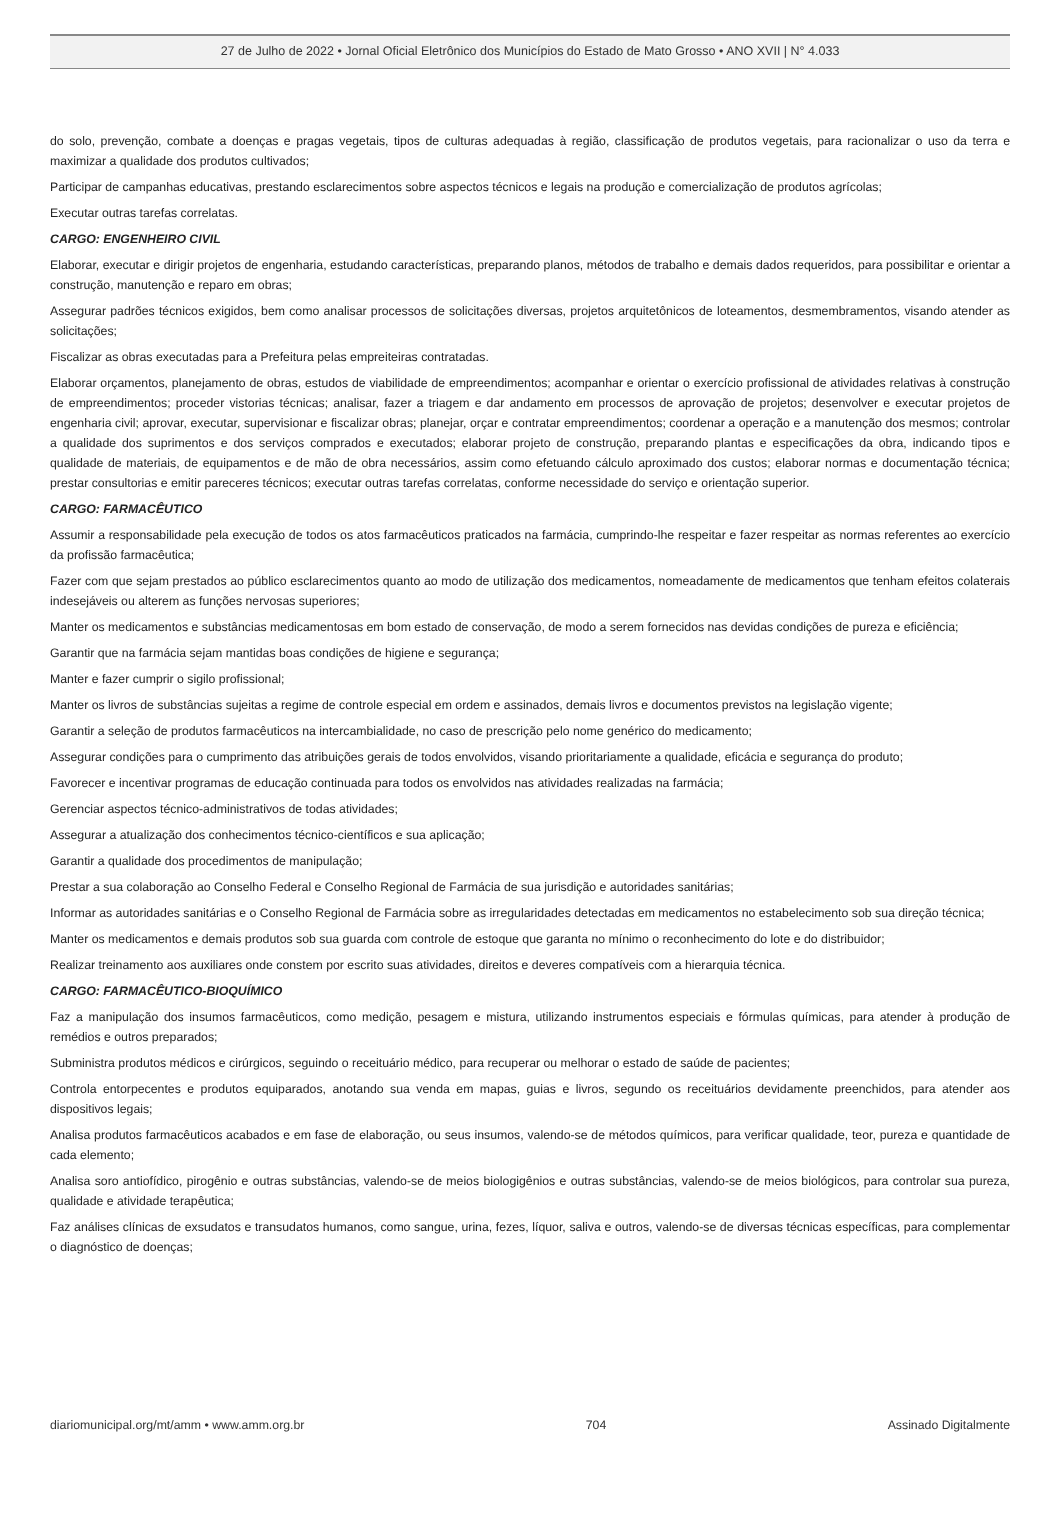27 de Julho de 2022 • Jornal Oficial Eletrônico dos Municípios do Estado de Mato Grosso • ANO XVII | N° 4.033
do solo, prevenção, combate a doenças e pragas vegetais, tipos de culturas adequadas à região, classificação de produtos vegetais, para racionalizar o uso da terra e maximizar a qualidade dos produtos cultivados;
Participar de campanhas educativas, prestando esclarecimentos sobre aspectos técnicos e legais na produção e comercialização de produtos agrícolas;
Executar outras tarefas correlatas.
CARGO: ENGENHEIRO CIVIL
Elaborar, executar e dirigir projetos de engenharia, estudando características, preparando planos, métodos de trabalho e demais dados requeridos, para possibilitar e orientar a construção, manutenção e reparo em obras;
Assegurar padrões técnicos exigidos, bem como analisar processos de solicitações diversas, projetos arquitetônicos de loteamentos, desmembramentos, visando atender as solicitações;
Fiscalizar as obras executadas para a Prefeitura pelas empreiteiras contratadas.
Elaborar orçamentos, planejamento de obras, estudos de viabilidade de empreendimentos; acompanhar e orientar o exercício profissional de atividades relativas à construção de empreendimentos; proceder vistorias técnicas; analisar, fazer a triagem e dar andamento em processos de aprovação de projetos; desenvolver e executar projetos de engenharia civil; aprovar, executar, supervisionar e fiscalizar obras; planejar, orçar e contratar empreendimentos; coordenar a operação e a manutenção dos mesmos; controlar a qualidade dos suprimentos e dos serviços comprados e executados; elaborar projeto de construção, preparando plantas e especificações da obra, indicando tipos e qualidade de materiais, de equipamentos e de mão de obra necessários, assim como efetuando cálculo aproximado dos custos; elaborar normas e documentação técnica; prestar consultorias e emitir pareceres técnicos; executar outras tarefas correlatas, conforme necessidade do serviço e orientação superior.
CARGO: FARMACÊUTICO
Assumir a responsabilidade pela execução de todos os atos farmacêuticos praticados na farmácia, cumprindo-lhe respeitar e fazer respeitar as normas referentes ao exercício da profissão farmacêutica;
Fazer com que sejam prestados ao público esclarecimentos quanto ao modo de utilização dos medicamentos, nomeadamente de medicamentos que tenham efeitos colaterais indesejáveis ou alterem as funções nervosas superiores;
Manter os medicamentos e substâncias medicamentosas em bom estado de conservação, de modo a serem fornecidos nas devidas condições de pureza e eficiência;
Garantir que na farmácia sejam mantidas boas condições de higiene e segurança;
Manter e fazer cumprir o sigilo profissional;
Manter os livros de substâncias sujeitas a regime de controle especial em ordem e assinados, demais livros e documentos previstos na legislação vigente;
Garantir a seleção de produtos farmacêuticos na intercambialidade, no caso de prescrição pelo nome genérico do medicamento;
Assegurar condições para o cumprimento das atribuições gerais de todos envolvidos, visando prioritariamente a qualidade, eficácia e segurança do produto;
Favorecer e incentivar programas de educação continuada para todos os envolvidos nas atividades realizadas na farmácia;
Gerenciar aspectos técnico-administrativos de todas atividades;
Assegurar a atualização dos conhecimentos técnico-científicos e sua aplicação;
Garantir a qualidade dos procedimentos de manipulação;
Prestar a sua colaboração ao Conselho Federal e Conselho Regional de Farmácia de sua jurisdição e autoridades sanitárias;
Informar as autoridades sanitárias e o Conselho Regional de Farmácia sobre as irregularidades detectadas em medicamentos no estabelecimento sob sua direção técnica;
Manter os medicamentos e demais produtos sob sua guarda com controle de estoque que garanta no mínimo o reconhecimento do lote e do distribuidor;
Realizar treinamento aos auxiliares onde constem por escrito suas atividades, direitos e deveres compatíveis com a hierarquia técnica.
CARGO: FARMACÊUTICO-BIOQUÍMICO
Faz a manipulação dos insumos farmacêuticos, como medição, pesagem e mistura, utilizando instrumentos especiais e fórmulas químicas, para atender à produção de remédios e outros preparados;
Subministra produtos médicos e cirúrgicos, seguindo o receituário médico, para recuperar ou melhorar o estado de saúde de pacientes;
Controla entorpecentes e produtos equiparados, anotando sua venda em mapas, guias e livros, segundo os receituários devidamente preenchidos, para atender aos dispositivos legais;
Analisa produtos farmacêuticos acabados e em fase de elaboração, ou seus insumos, valendo-se de métodos químicos, para verificar qualidade, teor, pureza e quantidade de cada elemento;
Analisa soro antiofídico, pirogênio e outras substâncias, valendo-se de meios biologigênios e outras substâncias, valendo-se de meios biológicos, para controlar sua pureza, qualidade e atividade terapêutica;
Faz análises clínicas de exsudatos e transudatos humanos, como sangue, urina, fezes, líquor, saliva e outros, valendo-se de diversas técnicas específicas, para complementar o diagnóstico de doenças;
diariomunicipal.org/mt/amm • www.amm.org.br 704 Assinado Digitalmente